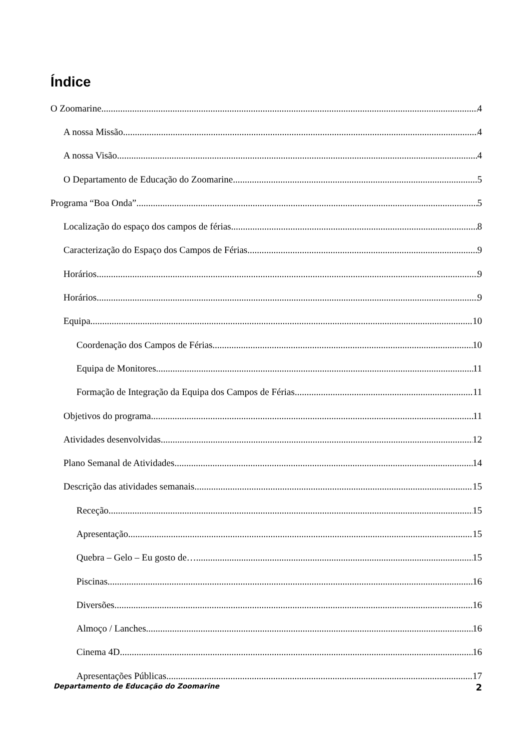Índice
O Zoomarine 4
A nossa Missão 4
A nossa Visão 4
O Departamento de Educação do Zoomarine 5
Programa “Boa Onda” 5
Localização do espaço dos campos de férias 8
Caracterização do Espaço dos Campos de Férias 9
Horários 9
Horários 9
Equipa 10
Coordenação dos Campos de Férias 10
Equipa de Monitores 11
Formação de Integração da Equipa dos Campos de Férias 11
Objetivos do programa 11
Atividades desenvolvidas 12
Plano Semanal de Atividades 14
Descrição das atividades semanais 15
Receção 15
Apresentação 15
Quebra – Gelo – Eu gosto de… 15
Piscinas 16
Diversões 16
Almoço / Lanches 16
Cinema 4D 16
Apresentações Públicas 17
Departamento de Educação do Zoomarine 2